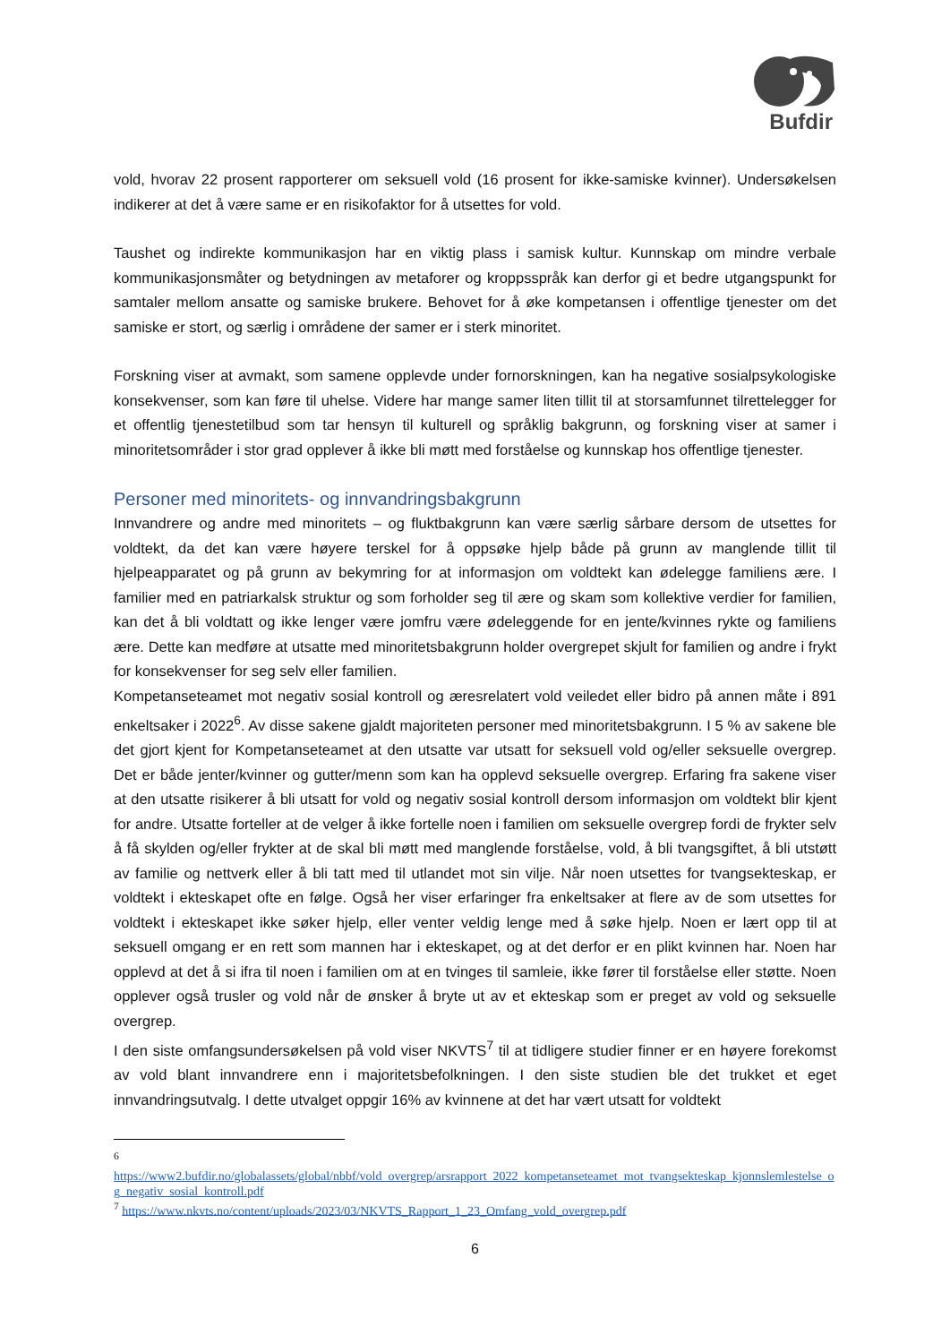Bufdir
vold, hvorav 22 prosent rapporterer om seksuell vold (16 prosent for ikke-samiske kvinner). Undersøkelsen indikerer at det å være same er en risikofaktor for å utsettes for vold.
Taushet og indirekte kommunikasjon har en viktig plass i samisk kultur. Kunnskap om mindre verbale kommunikasjonsmåter og betydningen av metaforer og kroppsspråk kan derfor gi et bedre utgangspunkt for samtaler mellom ansatte og samiske brukere. Behovet for å øke kompetansen i offentlige tjenester om det samiske er stort, og særlig i områdene der samer er i sterk minoritet.
Forskning viser at avmakt, som samene opplevde under fornorskningen, kan ha negative sosialpsykologiske konsekvenser, som kan føre til uhelse. Videre har mange samer liten tillit til at storsamfunnet tilrettelegger for et offentlig tjenestetilbud som tar hensyn til kulturell og språklig bakgrunn, og forskning viser at samer i minoritetsområder i stor grad opplever å ikke bli møtt med forståelse og kunnskap hos offentlige tjenester.
Personer med minoritets- og innvandringsbakgrunn
Innvandrere og andre med minoritets – og fluktbakgrunn kan være særlig sårbare dersom de utsettes for voldtekt, da det kan være høyere terskel for å oppsøke hjelp både på grunn av manglende tillit til hjelpeapparatet og på grunn av bekymring for at informasjon om voldtekt kan ødelegge familiens ære. I familier med en patriarkalsk struktur og som forholder seg til ære og skam som kollektive verdier for familien, kan det å bli voldtatt og ikke lenger være jomfru være ødeleggende for en jente/kvinnes rykte og familiens ære. Dette kan medføre at utsatte med minoritetsbakgrunn holder overgrepet skjult for familien og andre i frykt for konsekvenser for seg selv eller familien.
Kompetanseteamet mot negativ sosial kontroll og æresrelatert vold veiledet eller bidro på annen måte i 891 enkeltsaker i 2022<sup>6</sup>. Av disse sakene gjaldt majoriteten personer med minoritetsbakgrunn. I 5 % av sakene ble det gjort kjent for Kompetanseteamet at den utsatte var utsatt for seksuell vold og/eller seksuelle overgrep. Det er både jenter/kvinner og gutter/menn som kan ha opplevd seksuelle overgrep. Erfaring fra sakene viser at den utsatte risikerer å bli utsatt for vold og negativ sosial kontroll dersom informasjon om voldtekt blir kjent for andre. Utsatte forteller at de velger å ikke fortelle noen i familien om seksuelle overgrep fordi de frykter selv å få skylden og/eller frykter at de skal bli møtt med manglende forståelse, vold, å bli tvangsgiftet, å bli utstøtt av familie og nettverk eller å bli tatt med til utlandet mot sin vilje. Når noen utsettes for tvangsekteskap, er voldtekt i ekteskapet ofte en følge. Også her viser erfaringer fra enkeltsaker at flere av de som utsettes for voldtekt i ekteskapet ikke søker hjelp, eller venter veldig lenge med å søke hjelp. Noen er lært opp til at seksuell omgang er en rett som mannen har i ekteskapet, og at det derfor er en plikt kvinnen har. Noen har opplevd at det å si ifra til noen i familien om at en tvinges til samleie, ikke fører til forståelse eller støtte. Noen opplever også trusler og vold når de ønsker å bryte ut av et ekteskap som er preget av vold og seksuelle overgrep.
I den siste omfangsundersøkelsen på vold viser NKVTS<sup>7</sup> til at tidligere studier finner er en høyere forekomst av vold blant innvandrere enn i majoritetsbefolkningen. I den siste studien ble det trukket et eget innvandringsutvalg. I dette utvalget oppgir 16% av kvinnene at det har vært utsatt for voldtekt
<sup>6</sup>
https://www2.bufdir.no/globalassets/global/nbbf/vold_overgrep/arsrapport_2022_kompetanseteamet_mot_tvangsekteskap_kjonnslemlestelse_og_negativ_sosial_kontroll.pdf
<sup>7</sup> https://www.nkvts.no/content/uploads/2023/03/NKVTS_Rapport_1_23_Omfang_vold_overgrep.pdf
6